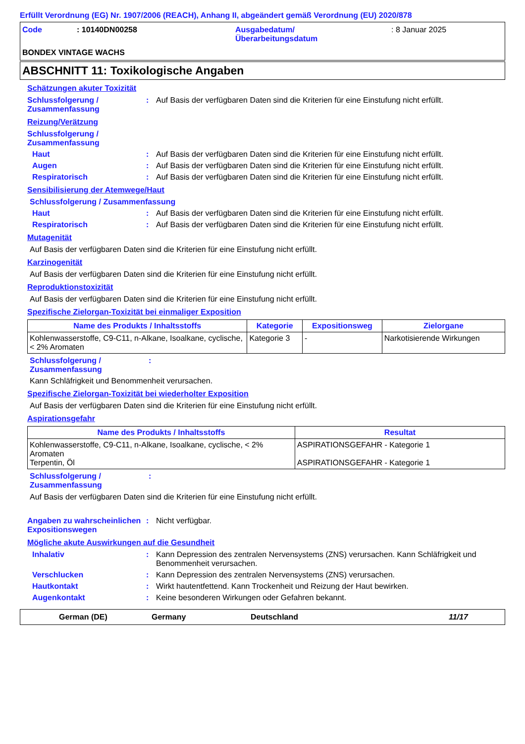Erfüllt Verordnung (EG) Nr. 1907/2006 (REACH), Anhang II, abgeändert gemäß Verordnung (EU) 2020/878
Code
: 10140DN00258
Ausgabedatum/
Überarbeitungsdatum
: 8 Januar 2025
BONDEX VINTAGE WACHS
ABSCHNITT 11: Toxikologische Angaben
Schätzungen akuter Toxizität
Schlussfolgerung / Zusammenfassung
:
Auf Basis der verfügbaren Daten sind die Kriterien für eine Einstufung nicht erfüllt.
Reizung/Verätzung
Schlussfolgerung /
Zusammenfassung
Haut
:
Auf Basis der verfügbaren Daten sind die Kriterien für eine Einstufung nicht erfüllt.
Augen
:
Auf Basis der verfügbaren Daten sind die Kriterien für eine Einstufung nicht erfüllt.
Respiratorisch
:
Auf Basis der verfügbaren Daten sind die Kriterien für eine Einstufung nicht erfüllt.
Sensibilisierung der Atemwege/Haut
Schlussfolgerung / Zusammenfassung
Haut
:
Auf Basis der verfügbaren Daten sind die Kriterien für eine Einstufung nicht erfüllt.
Respiratorisch
:
Auf Basis der verfügbaren Daten sind die Kriterien für eine Einstufung nicht erfüllt.
Mutagenität
Auf Basis der verfügbaren Daten sind die Kriterien für eine Einstufung nicht erfüllt.
Karzinogenität
Auf Basis der verfügbaren Daten sind die Kriterien für eine Einstufung nicht erfüllt.
Reproduktionstoxizität
Auf Basis der verfügbaren Daten sind die Kriterien für eine Einstufung nicht erfüllt.
Spezifische Zielorgan-Toxizität bei einmaliger Exposition
| Name des Produkts / Inhaltsstoffs | Kategorie | Expositionsweg | Zielorgane |
| --- | --- | --- | --- |
| Kohlenwasserstoffe, C9-C11, n-Alkane, Isoalkane, cyclische, < 2% Aromaten | Kategorie 3 | - | Narkotisierende Wirkungen |
Schlussfolgerung / Zusammenfassung
:
Kann Schläfrigkeit und Benommenheit verursachen.
Spezifische Zielorgan-Toxizität bei wiederholter Exposition
Auf Basis der verfügbaren Daten sind die Kriterien für eine Einstufung nicht erfüllt.
Aspirationsgefahr
| Name des Produkts / Inhaltsstoffs | Resultat |
| --- | --- |
| Kohlenwasserstoffe, C9-C11, n-Alkane, Isoalkane, cyclische, < 2% Aromaten Terpentin, Öl | ASPIRATIONSGEFAHR - Kategorie 1 ASPIRATIONSGEFAHR - Kategorie 1 |
Schlussfolgerung / Zusammenfassung
:
Auf Basis der verfügbaren Daten sind die Kriterien für eine Einstufung nicht erfüllt.
Angaben zu wahrscheinlichen Expositionswegen
:
Nicht verfügbar.
Mögliche akute Auswirkungen auf die Gesundheit
Inhalativ
:
Kann Depression des zentralen Nervensystems (ZNS) verursachen. Kann Schläfrigkeit und Benommenheit verursachen.
Verschlucken
:
Kann Depression des zentralen Nervensystems (ZNS) verursachen.
Hautkontakt
:
Wirkt hautentfettend. Kann Trockenheit und Reizung der Haut bewirken.
Augenkontakt
:
Keine besonderen Wirkungen oder Gefahren bekannt.
German (DE)
Germany
Deutschland
11/17